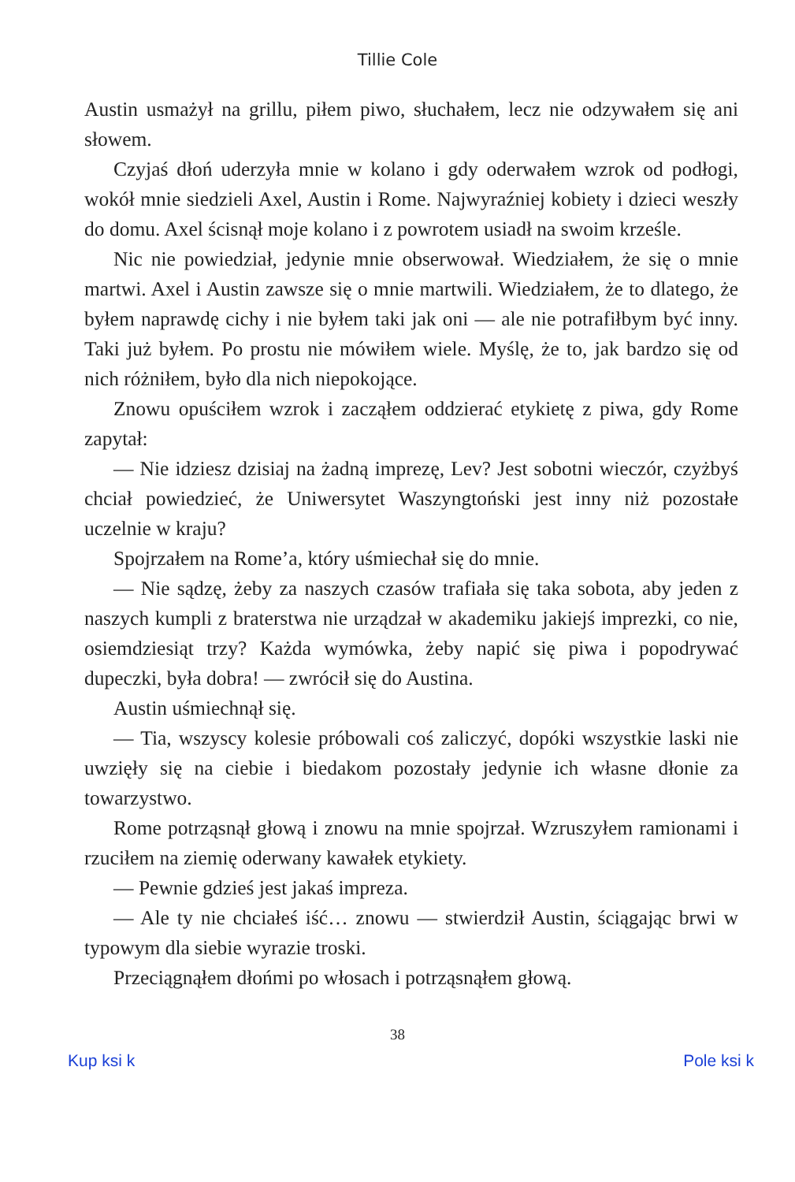Tillie Cole
Austin usmażył na grillu, piłem piwo, słuchałem, lecz nie odzywałem się ani słowem.
Czyjaś dłoń uderzyła mnie w kolano i gdy oderwałem wzrok od podłogi, wokół mnie siedzieli Axel, Austin i Rome. Najwyraźniej kobiety i dzieci weszły do domu. Axel ścisnął moje kolano i z powrotem usiadł na swoim krześle.
Nic nie powiedział, jedynie mnie obserwował. Wiedziałem, że się o mnie martwi. Axel i Austin zawsze się o mnie martwili. Wiedziałem, że to dlatego, że byłem naprawdę cichy i nie byłem taki jak oni — ale nie potrafiłbym być inny. Taki już byłem. Po prostu nie mówiłem wiele. Myślę, że to, jak bardzo się od nich różniłem, było dla nich niepokojące.
Znowu opuściłem wzrok i zacząłem oddzierać etykietę z piwa, gdy Rome zapytał:
— Nie idziesz dzisiaj na żadną imprezę, Lev? Jest sobotni wieczór, czyżbyś chciał powiedzieć, że Uniwersytet Waszyngtoński jest inny niż pozostałe uczelnie w kraju?
Spojrzałem na Rome’a, który uśmiechał się do mnie.
— Nie sądzę, żeby za naszych czasów trafiała się taka sobota, aby jeden z naszych kumpli z braterstwa nie urządzał w akademiku jakiejś imprezki, co nie, osiemdziesiąt trzy? Każda wymówka, żeby napić się piwa i popodrywać dupeczki, była dobra! — zwrócił się do Austina.
Austin uśmiechnął się.
— Tia, wszyscy kolesie próbowali coś zaliczyć, dopóki wszystkie laski nie uwzięły się na ciebie i biedakom pozostały jedynie ich własne dłonie za towarzystwo.
Rome potrząsnął głową i znowu na mnie spojrzał. Wzruszyłem ramionami i rzuciłem na ziemię oderwany kawałek etykiety.
— Pewnie gdzieś jest jakaś impreza.
— Ale ty nie chciałeś iść… znowu — stwierdził Austin, ściągając brwi w typowym dla siebie wyrazie troski.
Przeciągnąłem dłońmi po włosach i potrząsnąłem głową.
38
Kup ksi k Pole ksi k